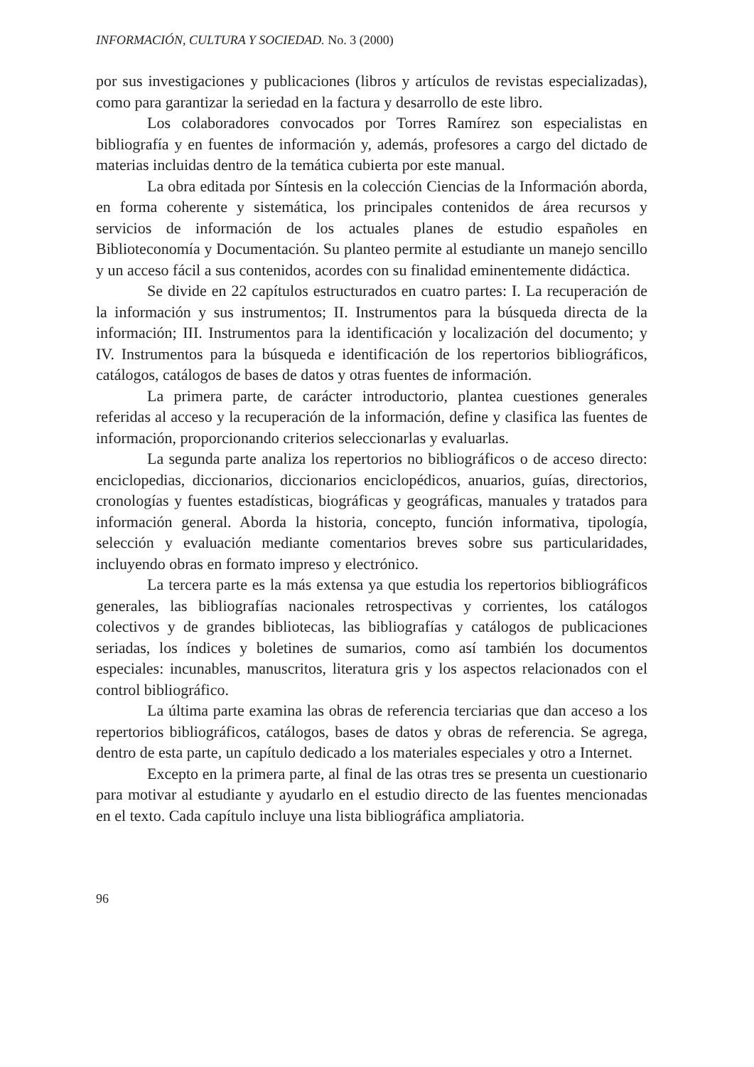INFORMACIÓN, CULTURA Y SOCIEDAD. No. 3 (2000)
por sus investigaciones y publicaciones (libros y artículos de revistas especializadas), como para garantizar la seriedad en la factura y desarrollo de este libro.
Los colaboradores convocados por Torres Ramírez son especialistas en bibliografía y en fuentes de información y, además, profesores a cargo del dictado de materias incluidas dentro de la temática cubierta por este manual.
La obra editada por Síntesis en la colección Ciencias de la Información aborda, en forma coherente y sistemática, los principales contenidos de área recursos y servicios de información de los actuales planes de estudio españoles en Biblioteconomía y Documentación. Su planteo permite al estudiante un manejo sencillo y un acceso fácil a sus contenidos, acordes con su finalidad eminentemente didáctica.
Se divide en 22 capítulos estructurados en cuatro partes: I. La recuperación de la información y sus instrumentos; II. Instrumentos para la búsqueda directa de la información; III. Instrumentos para la identificación y localización del documento; y IV. Instrumentos para la búsqueda e identificación de los repertorios bibliográficos, catálogos, catálogos de bases de datos y otras fuentes de información.
La primera parte, de carácter introductorio, plantea cuestiones generales referidas al acceso y la recuperación de la información, define y clasifica las fuentes de información, proporcionando criterios seleccionarlas y evaluarlas.
La segunda parte analiza los repertorios no bibliográficos o de acceso directo: enciclopedias, diccionarios, diccionarios enciclopédicos, anuarios, guías, directorios, cronologías y fuentes estadísticas, biográficas y geográficas, manuales y tratados para información general. Aborda la historia, concepto, función informativa, tipología, selección y evaluación mediante comentarios breves sobre sus particularidades, incluyendo obras en formato impreso y electrónico.
La tercera parte es la más extensa ya que estudia los repertorios bibliográficos generales, las bibliografías nacionales retrospectivas y corrientes, los catálogos colectivos y de grandes bibliotecas, las bibliografías y catálogos de publicaciones seriadas, los índices y boletines de sumarios, como así también los documentos especiales: incunables, manuscritos, literatura gris y los aspectos relacionados con el control bibliográfico.
La última parte examina las obras de referencia terciarias que dan acceso a los repertorios bibliográficos, catálogos, bases de datos y obras de referencia. Se agrega, dentro de esta parte, un capítulo dedicado a los materiales especiales y otro a Internet.
Excepto en la primera parte, al final de las otras tres se presenta un cuestionario para motivar al estudiante y ayudarlo en el estudio directo de las fuentes mencionadas en el texto. Cada capítulo incluye una lista bibliográfica ampliatoria.
96